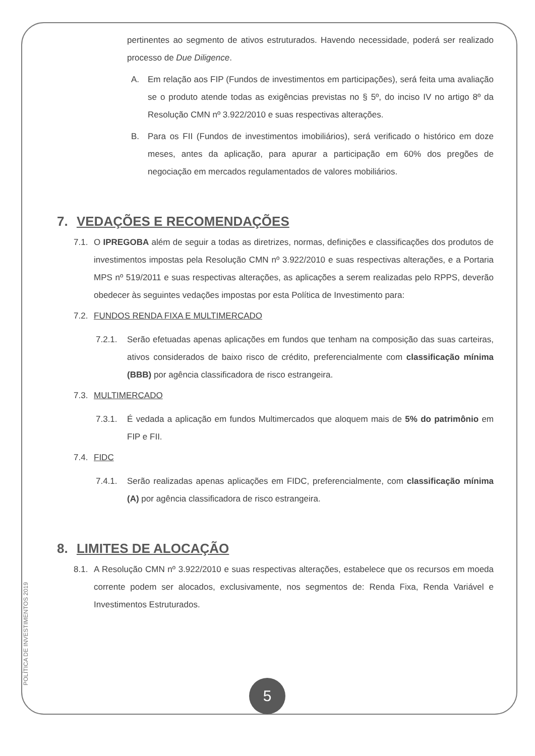pertinentes ao segmento de ativos estruturados. Havendo necessidade, poderá ser realizado processo de Due Diligence.
A. Em relação aos FIP (Fundos de investimentos em participações), será feita uma avaliação se o produto atende todas as exigências previstas no § 5º, do inciso IV no artigo 8º da Resolução CMN nº 3.922/2010 e suas respectivas alterações.
B. Para os FII (Fundos de investimentos imobiliários), será verificado o histórico em doze meses, antes da aplicação, para apurar a participação em 60% dos pregões de negociação em mercados regulamentados de valores mobiliários.
7. VEDAÇÕES E RECOMENDAÇÕES
7.1. O IPREGOBA além de seguir a todas as diretrizes, normas, definições e classificações dos produtos de investimentos impostas pela Resolução CMN nº 3.922/2010 e suas respectivas alterações, e a Portaria MPS nº 519/2011 e suas respectivas alterações, as aplicações a serem realizadas pelo RPPS, deverão obedecer às seguintes vedações impostas por esta Política de Investimento para:
7.2. FUNDOS RENDA FIXA E MULTIMERCADO
7.2.1. Serão efetuadas apenas aplicações em fundos que tenham na composição das suas carteiras, ativos considerados de baixo risco de crédito, preferencialmente com classificação mínima (BBB) por agência classificadora de risco estrangeira.
7.3. MULTIMERCADO
7.3.1. É vedada a aplicação em fundos Multimercados que aloquem mais de 5% do patrimônio em FIP e FII.
7.4. FIDC
7.4.1. Serão realizadas apenas aplicações em FIDC, preferencialmente, com classificação mínima (A) por agência classificadora de risco estrangeira.
8. LIMITES DE ALOCAÇÃO
8.1. A Resolução CMN nº 3.922/2010 e suas respectivas alterações, estabelece que os recursos em moeda corrente podem ser alocados, exclusivamente, nos segmentos de: Renda Fixa, Renda Variável e Investimentos Estruturados.
POLÍTICA DE INVESTIMENTOS 2019
5